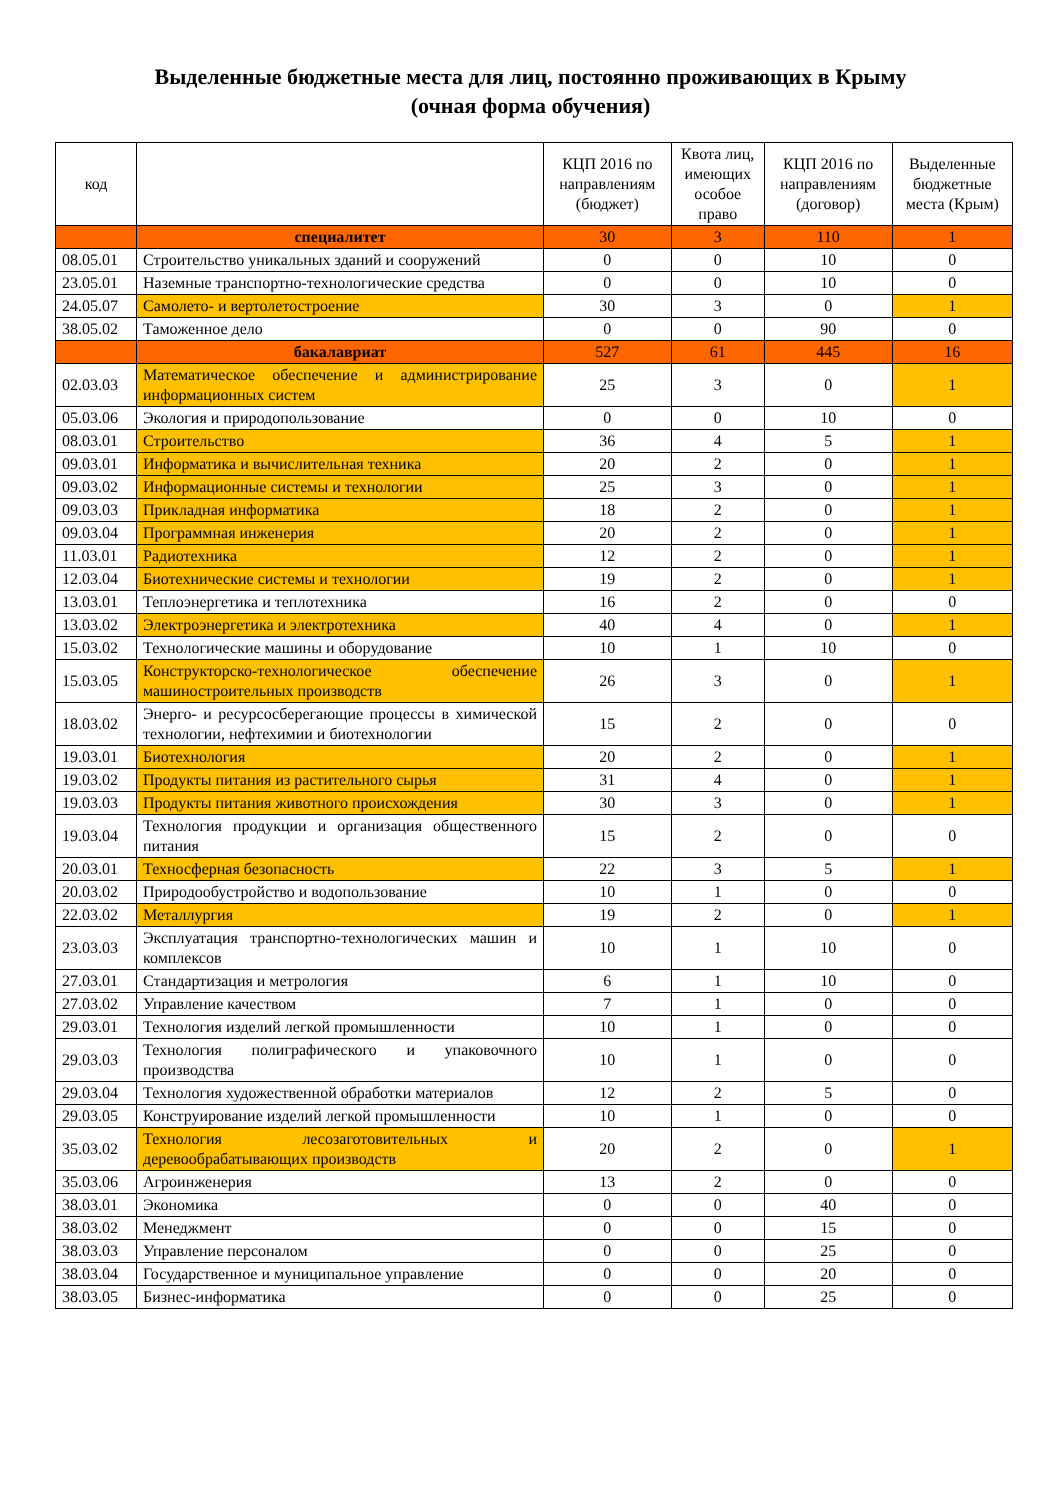Выделенные бюджетные места для лиц, постоянно проживающих в Крыму
(очная форма обучения)
| код | | КЦП 2016 по направлениям (бюджет) | Квота лиц, имеющих особое право | КЦП 2016 по направлениям (договор) | Выделенные бюджетные места (Крым) |
| --- | --- | --- | --- | --- | --- |
| | специалитет | 30 | 3 | 110 | 1 |
| 08.05.01 | Строительство уникальных зданий и сооружений | 0 | 0 | 10 | 0 |
| 23.05.01 | Наземные транспортно-технологические средства | 0 | 0 | 10 | 0 |
| 24.05.07 | Самолето- и вертолетостроение | 30 | 3 | 0 | 1 |
| 38.05.02 | Таможенное дело | 0 | 0 | 90 | 0 |
| | бакалавриат | 527 | 61 | 445 | 16 |
| 02.03.03 | Математическое обеспечение и администрирование информационных систем | 25 | 3 | 0 | 1 |
| 05.03.06 | Экология и природопользование | 0 | 0 | 10 | 0 |
| 08.03.01 | Строительство | 36 | 4 | 5 | 1 |
| 09.03.01 | Информатика и вычислительная техника | 20 | 2 | 0 | 1 |
| 09.03.02 | Информационные системы и технологии | 25 | 3 | 0 | 1 |
| 09.03.03 | Прикладная информатика | 18 | 2 | 0 | 1 |
| 09.03.04 | Программная инженерия | 20 | 2 | 0 | 1 |
| 11.03.01 | Радиотехника | 12 | 2 | 0 | 1 |
| 12.03.04 | Биотехнические системы и технологии | 19 | 2 | 0 | 1 |
| 13.03.01 | Теплоэнергетика и теплотехника | 16 | 2 | 0 | 0 |
| 13.03.02 | Электроэнергетика и электротехника | 40 | 4 | 0 | 1 |
| 15.03.02 | Технологические машины и оборудование | 10 | 1 | 10 | 0 |
| 15.03.05 | Конструкторско-технологическое обеспечение машиностроительных производств | 26 | 3 | 0 | 1 |
| 18.03.02 | Энерго- и ресурсосберегающие процессы в химической технологии, нефтехимии и биотехнологии | 15 | 2 | 0 | 0 |
| 19.03.01 | Биотехнология | 20 | 2 | 0 | 1 |
| 19.03.02 | Продукты питания из растительного сырья | 31 | 4 | 0 | 1 |
| 19.03.03 | Продукты питания животного происхождения | 30 | 3 | 0 | 1 |
| 19.03.04 | Технология продукции и организация общественного питания | 15 | 2 | 0 | 0 |
| 20.03.01 | Техносферная безопасность | 22 | 3 | 5 | 1 |
| 20.03.02 | Природообустройство и водопользование | 10 | 1 | 0 | 0 |
| 22.03.02 | Металлургия | 19 | 2 | 0 | 1 |
| 23.03.03 | Эксплуатация транспортно-технологических машин и комплексов | 10 | 1 | 10 | 0 |
| 27.03.01 | Стандартизация и метрология | 6 | 1 | 10 | 0 |
| 27.03.02 | Управление качеством | 7 | 1 | 0 | 0 |
| 29.03.01 | Технология изделий легкой промышленности | 10 | 1 | 0 | 0 |
| 29.03.03 | Технология полиграфического и упаковочного производства | 10 | 1 | 0 | 0 |
| 29.03.04 | Технология художественной обработки материалов | 12 | 2 | 5 | 0 |
| 29.03.05 | Конструирование изделий легкой промышленности | 10 | 1 | 0 | 0 |
| 35.03.02 | Технология лесозаготовительных и деревообрабатывающих производств | 20 | 2 | 0 | 1 |
| 35.03.06 | Агроинженерия | 13 | 2 | 0 | 0 |
| 38.03.01 | Экономика | 0 | 0 | 40 | 0 |
| 38.03.02 | Менеджмент | 0 | 0 | 15 | 0 |
| 38.03.03 | Управление персоналом | 0 | 0 | 25 | 0 |
| 38.03.04 | Государственное и муниципальное управление | 0 | 0 | 20 | 0 |
| 38.03.05 | Бизнес-информатика | 0 | 0 | 25 | 0 |